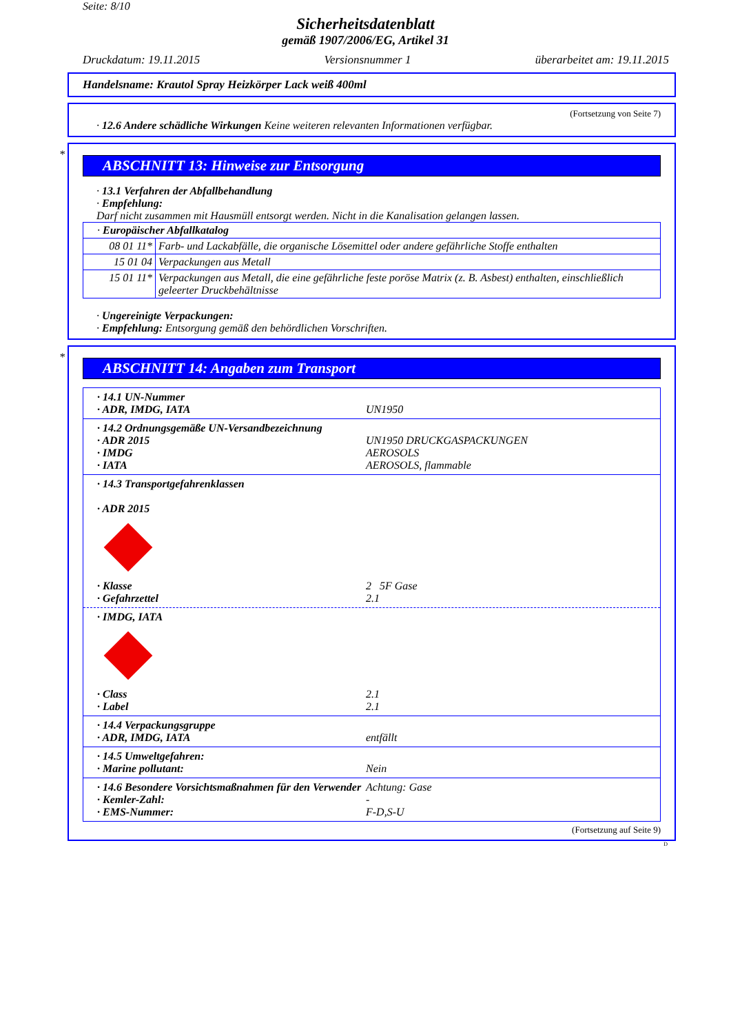Seite: 8/10
Sicherheitsdatenblatt
gemäß 1907/2006/EG, Artikel 31
Druckdatum: 19.11.2015 Versionsnummer 1 überarbeitet am: 19.11.2015
Handelsname: Krautol Spray Heizkörper Lack weiß 400ml
(Fortsetzung von Seite 7)
· 12.6 Andere schädliche Wirkungen Keine weiteren relevanten Informationen verfügbar.
*
ABSCHNITT 13: Hinweise zur Entsorgung
· 13.1 Verfahren der Abfallbehandlung
· Empfehlung:
Darf nicht zusammen mit Hausmüll entsorgt werden. Nicht in die Kanalisation gelangen lassen.
| · Europäischer Abfallkatalog | |
| 08 01 11* | Farb- und Lackabfälle, die organische Lösemittel oder andere gefährliche Stoffe enthalten |
| 15 01 04 | Verpackungen aus Metall |
| 15 01 11* | Verpackungen aus Metall, die eine gefährliche feste poröse Matrix (z. B. Asbest) enthalten, einschließlich geleerter Druckbehältnisse |
· Ungereinigte Verpackungen:
· Empfehlung: Entsorgung gemäß den behördlichen Vorschriften.
*
ABSCHNITT 14: Angaben zum Transport
· 14.1 UN-Nummer
· ADR, IMDG, IATA UN1950
· 14.2 Ordnungsgemäße UN-Versandbezeichnung
· ADR 2015 UN1950 DRUCKGASPACKUNGEN
· IMDG AEROSOLS
· IATA AEROSOLS, flammable
· 14.3 Transportgefahrenklassen
· ADR 2015
· Klasse 2 5F Gase
· Gefahrzettel 2.1
· IMDG, IATA
· Class 2.1
· Label 2.1
· 14.4 Verpackungsgruppe
· ADR, IMDG, IATA entfällt
· 14.5 Umweltgefahren:
· Marine pollutant: Nein
· 14.6 Besondere Vorsichtsmaßnahmen für den Verwender Achtung: Gase
· Kemler-Zahl: -
· EMS-Nummer: F-D,S-U
(Fortsetzung auf Seite 9)
D